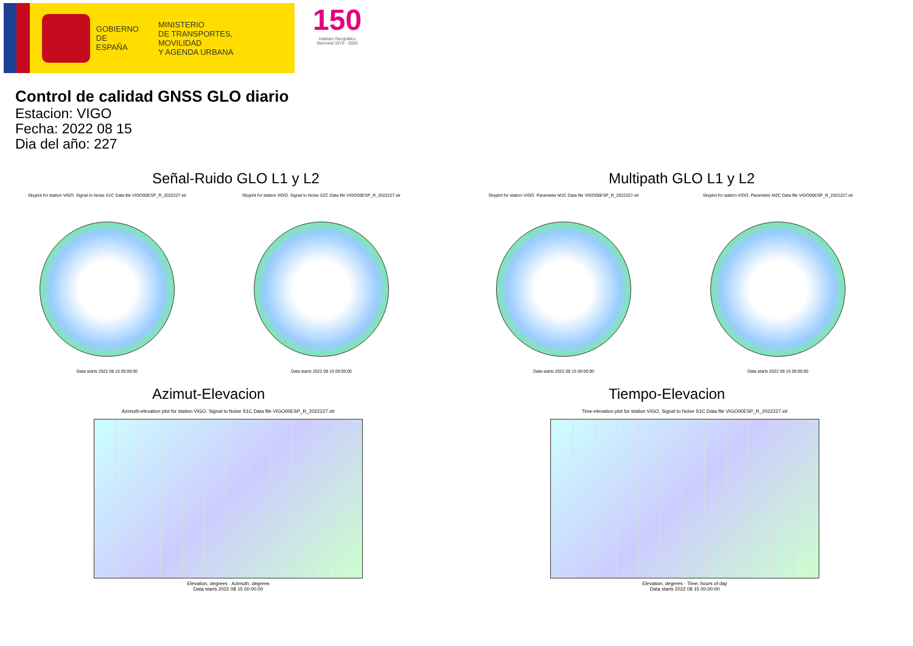GOBIERNO
DE ESPAÑA
MINISTERIO
DE TRANSPORTES, MOVILIDAD
Y AGENDA URBANA
150
Instituto Geográfico
Nacional 1870 - 2020
Control de calidad GNSS GLO diario
Estacion: VIGO
Fecha: 2022 08 15
Dia del año: 227
Señal-Ruido GLO L1 y L2
Skyplot for station VIGO. Signal to Noise S1C Data file VIGO00ESP_R_2022227.xtr
Data starts 2022 08 15 00:00:00
Skyplot for station VIGO. Signal to Noise S2C Data file VIGO00ESP_R_2022227.xtr
Data starts 2022 08 15 00:00:00
Multipath GLO L1 y L2
Skyplot for station VIGO. Parameter M1C Data file VIGO00ESP_R_2022227.xtr
Data starts 2022 08 15 00:00:00
Skyplot for station VIGO. Parameter M2C Data file VIGO00ESP_R_2022227.xtr
Data starts 2022 08 15 00:00:00
Azimut-Elevacion
Azimuth-elevation plot for station VIGO. Signal to Noise S1C Data file VIGO00ESP_R_2022227.xtr
Elevation, degrees · Azimuth, degrees
Data starts 2022 08 15 00:00:00
Tiempo-Elevacion
Time-elevation plot for station VIGO. Signal to Noise S1C Data file VIGO00ESP_R_2022227.xtr
Elevation, degrees · Time, hours of day
Data starts 2022 08 15 00:00:00